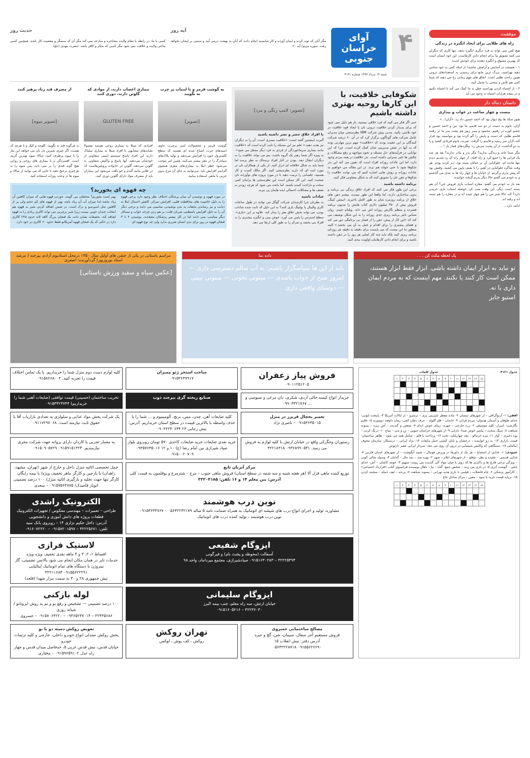موفقیت
راه های طلایی برای ایجاد انگیزه در زندگی
هیچ کس نمی تواند به فرد دیگری انگیزه بدهد. تنها کاری که دیگران می کنند تشویق ما برای انجام دادن کارهاست. این خود انسان است که بهترین مشوق و انگیزه دهنده برای خودش است.
۱ – همیشه در آسایش و آرامش نباشید! از اینکه کمی به خود سختی دهید نهراسید. بزرگ ترین مانع برای رسیدن به استعدادهای درونی همین راحت طلبی است. اتفاق های مهم زمانی رخ می دهند که شما کمی هم تلاش و سختی را تحمل کنید.
۲ – از اشتباه کردن نهراسید عقل به ما کمک می کند تا اشتباه نکنیم و در نتیجه هزاران اشتباه به وجود می آید.
داستان دنباله دار
بیست و چهار ساعت در خواب و بیداری
هنوز سکه ها بیخ دیوار بود که احمد حسین داد زد: «آژان!...»
آژان، باتوم به دست در دو سه قدمی ما بود. من و احمد حسین و چشم کوره در رفتیم. محمود و پسر زیور هم پشت سر ما در رفتند قاسم طلبی که دست و پایش را گم کرده بود و نتوانسته بود فرار کند، آژان سر رسید و قاسم را گرفت. ضربت باتوم فریادی کشید و پا به دو گذاشت، از آن پشت سرش زد: ولگردهای قمار باز ! ...
مگر شما خانه و زندگی ندارید؟ مگر پدر و مادر ندارید؟ بعد هر شد یک قرانی ها را جمع کرد و راه افتاد. از چهار راه که رد شدیم دیدم تنها مانده ام، چلوکبابی آن بر خیابان بسته بود، دیر کرده بودم. هر وقت شاگرد چلوکبابی در آهنی را تا نصف پایین می کشید، وقتش بود که پیش پدرم برگردم. از خیابان ها و چهار راه ها به تندی می گذشتم و به خودم می گفتم حالا دیگر پدرم گرفته خوابیده.
بعد باز به خودم می گفتم: مغازه اسباب بازی فروش چی؟ آن هم بسته است دیگر، این وقت شب کی حوصله اسباب بازی خریدن دارد؟ لابد حالا شتر من را هم چهار چیده اند و در مغازه را هم بسته اند و رفته اند.
ادامه دارد...
۴
آوای خراسان جنوبی
شنبه ۱۳ مرداد ۱۳۹۷ شماره ۴۱۳۱
آیه روز
مگر آنان که توبه کرده و ایمان آورده و کار شایسته انجام دادند که آنان به بهشت درمی آیند و ستمی بر ایشان نخواهد رفت. سوره مریم/ آیه ۶۰
حدیث روز
کسی با ما، در رابطه با مقام ولایت مشاجره و منازعه نمی کند مگر آن که ستمگر و معصیت کار باشد، همچنین کسی مدّعی ولایت و خلافت نمی شود مگر کسی که منکر و کافر باشد. حضرت مهدی (عج)
شکوفایی خلاقیت، با این کارها روحیه بهتری داشته باشیم
حتی اگر فکر می کنید که فرد خلاقی نیستید، باز هم دلیل نمی شود که برای پدیدار کردن خلاقیت درونی تان یا ایجاد قوه خلاقیت در خود تلاشی نکنید. مدتی پیش شرکت IBM نظرسنجی میان مدیران عامل شرکت های گوناگون برگزار کرد که در آن ۶۰ درصد شرکت کنندگان بر این عقیده بودند که «خلاقیت» مهم ترین مهارتی بوده که به آنها در نقش مدیریتی شان کمک کرده است، چرا که این توانایی در فرآیندهای حل مسئله و نحوه مواجهه و رفع مشکلات و چالش ها تاثیر بسزایی داشته است. بذر خلاقیت در همه مردم وجود دارد، اما این عادات روزانه افراد است که تعیین می کند این بذر شکوفا شود یا حتی جوانه هم نزند. در این مقاله می خواهیم به عادات روزانه و روش هایی اشاره کنیم که می توانند خلاقیت را شکوفا و ذهن تان را تشویق کنند که به شکل متفاوتی فکر کنید.
برنامه داشته باشید
برخی این طور فکر می کنند که افراد خلاق زندگی بی برنامه و بدون ساختاری دارند، اما واقعا این طور نیست. بیشتر ذهن های خلاق از برنامه روزمره شان به طور کامل باخبرند. استفن کینگ، فروش بیش از ۳۵۰ میلیون دلاری کتاب هایش را مدیون برنامه فشرده و منظم نگارش روزانه اش می داند. ویلیام جیمز، روان شناس تاثیر برنامه ریزی جدی روزانه را به این شکل توصیف می کند که «این کار از پیش، ذهن را از فشار بی برنامگی دور می کند و فضای بیشتری را برای اقدام و عمل به آن می بخشد.» البته منظور ما این نیست که می بایست برای دقیقه به دقیقه هر روزتان برنامه ریزی کنید بلکه باید چند کار اصلی هر روز را در ذهن داشته باشید و برای انجام دادن کارهایتان اولویت بندی کنید.
[تصویر: لامپ رنگی و مرد]
با افراد خلاق حشر و نشر داشته باشید
آلبرت اینشتین گفته است: «خلاقیت مسری است، آن را به دیگران نیز هدیه دهید.» علم نیز این مسئله را ثابت کرده است که «خلاقیت مانند بیماری سرماخوردگی از فردی به فرد دیگر منتقل می شود». به ویژه اگر شما رهبر یک گروه باشید، تیم می تواند خلاقیت را به دیگران انتقال دهد. بودن در کنار افراد ترسناک به نظر برسد اما شما باید به شکل خلاقانه ای ابراز کنید. از یکی از همکاران تان در مورد ایده ای که دارید نظرسنجی کنید. اگر مالک کسب و کار هستید، جلساتی را ترتیب دهید تا در مورد پروژه های نوآورانه تان صحبت کنید. این کار ممکن است این نظرسنجی ها برایتان کمی سخت و ناراحت کننده باشند، اما باعث می شود که هرچه زودتر به ضعف ها و مشکلات احتمالی ایده هایتان پی ببرید.
شاداب باشید
به نظرتان چرا کارمندان شرکت گوگل می توانند در طول ساعات کاری والیبال یا بولینگ بازی کنند؟ به این دلیل که ثابت شده شاداب بودن، می تواند بخش خلاق مغز را بیدار کند. علاوه بر این «بازی»، سطح استرس را پایین می آورد، خوش بینی و انگیزه بیشتری را به افراد می بخشد و تمرکز را به طور کلی ارتقا می دهد.
به گوشت قرمز و یا لبنیات پر چرب نه بگویید
[تصویر]
گوشت قرمز و محصولات لبنی پرچرب حاوی اسیدهای چرب اشباع شده ای هستند که سطح کلسترول خون را افزایش می‌دهند و تولید پلاک‌های سیاه‌رگ را در مغز بیشتر می‌کنند. همین امر موجب می‌شود خطر ابتلا به بیماری‌های مغزی همچون آلزایمر افزایش یابد. می‌توانید به جای آن مرغ بدون چربی یا ماهی استفاده نمایید.
بیماری اعصاب دارید، از موادی که گلوتن دارند، دوری کنید
GLUTEN FREE
افرادی که مبتلا به بیماری روحی هستند معمولا نشانه‌های مشابهی با افراد مبتلا به بیماری سلیاک دارند این افراد پاسخ سیستم ایمنی متفاوتی از خودشان می‌دهند. آنها پاسخ و واکنش متفاوتی به گلوتن می‌دهند گلوتن در خانواده پروتئین‌هاست که در غلاتی مانند گندم و جو یافت می‌شود این بیماران باید از مصرف مواد دارای گلوتن دوری کنند.
از مصرف قند زیاد پرهیز کنید
[تصویر میوه]
به هرگونه قند نه بگویید، کلوچه و کیک و یا هرچه که هست، اگر چیزی شیرین دل تان می خواهد این نیاز را با میوه برطرف کنید، سالاد میوه بهترین گزینه است. افسردگی و یا بیماری های روحی و روانی هیچ گونه قندی را بر نمی تابد، پس میوه را به هرچیزی ترجیح دهید تا جایی که می توانید از سالاد و میوه ها در وعده روزانه استفاده کنید.
چه قهوه ای بخورید؟
در مورد قهوه و نوشیدن آن میان پزشکان اختلاف نظر وجود دارد برخی قهوه را به دلیل خاصیت های محافظت قلبی، افزایش تمرکز، کاهش احتمال ابتلا به دیابت و نیز رساندن مایعات به بدن نوشیدنی مناسبی می دانند و برخی دیگر آن را به دلیل افزایش نامنظمی ضربان قلب، بر هم زدن چرخه خواب و مسائل دیگر مناسب نمی دانند اما در کل بیشتر پزشکان معتقدند، نوشیدن ۲ تا ۳ فنجان قهوه در روز برای بدن انسان ضرری ندارد ولی چه نوع قهوه ای
بهتر است بخوریم؟ محققان می گویند، خوردن قهوه هایی که میزان کافئین آن زیاد نباشد اما میزان آب آن زیاد باشد بهتر از قهوه های کم حجم ولی پر از کافئین مثل اسپرسو و ترک است. در ضمن اضافه کردن شیر به قهوه هم انتخاب چندان خوبی نیست زیرا شیر پرچربی می تواند کالری زیادی را به قهوه اضافه کند. تحقیقات نشان داده، یک فنجان بزرگ کافه لاته حدود ۲۲۵ کالری دارد در حالی که یک فنجان قهوه آمریکانو فقط حدود ۶۰ کالری در خود دارد.
یک لحظه مکث کن . . .
تو نباید به ابزار ایمان داشته باشی. ابزار فقط ابزار هستند، ممکن است کار کنند یا نکنند. مهم اینست که به مردم ایمان داری یا نه.
استیو جابز
داده نما
باید از این ها سپاسگزار باشیم: به آب سالم دسترسی داری — امروز صبح از خواب پاشدی — میتونی بخونی — میتونی ببینی — دوستای واقعی داری
مراسم باستانی در یکی از جشن های اوایل سال ۱۳۵۰ درمحل استادیوم آزادی بیرجند ( مرشد استاد نوروزپور) گردآورنده: اصغری
[عکس سیاه و سفید ورزش باستانی]
جدول ۴۱۳۱ جدول کلمات
| ۱۵ | ۱۴ | ۱۳ | ۱۲ | ۱۱ | ۱۰ | ۹ | ۸ | ۷ | ۶ | ۵ | ۴ | ۳ | ۲ | ۱ |
افقی: ۱- آرتوگرافی – از شهرهای سمنان ۲- ماده معطر شیرینی پزی – ترشرو – از ایالات آمریکا ۳- پایتخت لتونی- خدای طوفان و آسمان هندوان- مردم قرانی ۴- خاندان – فلز گلوله – حرف دهان کجی- رمان داوفنه دوموریه ۵- علایم نگارشی- اسرار- کلید موسیقی ۶- زرد جارجی – چهره- زیبای خوش اندام ۷- متعفن و گندیده – آش زیره – پسوند شباهت ۸- سنگ سخت – پیامبر خوش صدا- دارایی ۹- از شهرهای خراسان جنوبی – تن و بدن – مباح ۱۰- درنگ کردن – نوه دختری – آواز ۱۱- مزه خرمالو – بچه چهارپایان- تخت ۱۲- پرداخت با قلم – شامل همه می شود – ظاهر ساختمان- قیمت بازاری ۱۳- به رو خوابیده – درخشان و تابان کشتی حمل مایعات ۱۴- نژاد ایرانی – درستکار- سازمان مخوف ایتالیایی ۱۵- دستگاهی که واکنش شیمیایی در درون آن روی می دهد- سردار ایرانی عصر داریوش
عمودی: ۱- غذایی از اسفناج – هر یک از داورها در ورزش فوتبال – شبیه آبگوشت – از شهرهای استان فارس ۸- غذایی قدیمی – عقیده و نظر- دوقلو – از شهرهای ایلام – شهر ۲- بهره مند – نمد مال – گدایان ۳- وسیله شالی کوبی – ویژگی برخی قارچ ها و باکتری ها که روی یا میان مواد آلی گندیده می رویند- سهیم ۴- حومه کاشان – آش- خدای بابلی – گوشت آذری ۵- در بازی می زنند – شخص جمع- گناه – نیا – ناهال نویسنده فرانسوی کتاب «قرارداد اجتماعی» – کارآموز پزشکی ۶- چاه فاضلاب – فیلمی با بازی هدیه تهرانی – پسوند شباهت ۷- پرنده – لیف حمام – منجمد کردن ۱۵- برپایه قیمت خرید با سود – معین – مرکز ساحل عاج
| ۱۵ | ۱۴ | ۱۳ | ۱۲ | ۱۱ | ۱۰ | ۹ | ۸ | ۷ | ۶ | ۵ | ۴ | ۳ | ۲ | ۱ |
فروش پیاز زعفران
۰۹۰۱۱۲۵۱۲۰۵
ساخت استخر ژئو ممبران
۰۹۱۵۳۶۳۷۹۱۷
کلیه لوازم دست دوم منزل شما را خریداریم. با یک تماس اختلاف قیمت را تجربه کنید. ۰۹۱۵۸۶۶۸۰۰۲
خریدار انواع کیسه خالی آردی، شکری، دان مرغی و سبوسی و ... ۰۹۹۰۳۳۲۱۷۶۷
صنایع ریخته گری بیرجند ذوب
تخریب ساختمان (حسینی) قیمت توافقی (ضایعات آهنی شما را خریداریم) ۰۹۱۵۳۴۲۳۷۴۴
تعمیر یخچال فریزر در منزل
۰۹۱۵۳۶۳۵۰۱۵ – ناصری نژاد
کلیه ضایعات آهن، چدن، مس، برنج، آلومینیوم و ... شما را با حذف واسطه با بالاترین قیمت در سطح استان خریداریم. آدرس: نبش رجایی ۲۳ ۰۹۰۳۶۲۴۰۶۴۴
یک شرکت پخش مواد غذایی و سلولزی به تعدادی بازاریاب آقا با حقوق ثابت نیازمند است. ۰۹۱۱۷۲۹۷۰۶۸
رستوران وجگرکی واقع در خیابان ارتش با کلیه لوازم به فروش می رسد. ۰۹۳۶۸۹۹۰۵۳۱ ۳۲۲۱۸۳۱۸
خرید نقدی ضایعات خرید ضایعات کاغذی ۵۷۰ تومان روبروی بلوار صیاد شیرازی بین امام رضا (ع) ۱۰ و ۱۲ ۰۹۳۵۷۶۳۵۰۱۶ ۰۹۱۵۰۰۲۰۷۰۹
به معمار تجربی یا کاردان دارای پروانه جهت شرکت مجری نیازمندیم. ۰۹۱۵۹۱۵۱۳۲۴ ۰۹۱۵۰۹۰۵۷۲۹
مرکز آبزیان تابع
توزیع کننده ماهی قزل آلا (هر هفته شنبه و سه شنبه در سطح استان) فروش ماهی جنوب – مرغ – شترمرغ و بوقلمون به قیمت کلی
آدرس: بین معلم ۱۴ و ۱۶ تلفن: ۳۲۲۰۴۱۸۵
حمل تخصصی اثاثیه منزل داخل و خارج از شهر (تهران، مشهد، زاهدان) با بارچین و کارگر ماهر تخفیف ویژه/ با بیمه رایگان کارگر تنها جهت تخلیه و بارگیری اثاثیه منزل/ ۱۰۰ درصد تضمینی اتوبار قاصدک/ ۰۹۱۵۷۵۶۳۸۷۵ – سعدی
نوین درب هوشمند
مشاوره، تولید و اجرای انواع درب های شیشه ای اتوماتیک به همراه ضمانت نامه ۵ ساله ۰۵۶۳۲۲۳۲۱۷۹ – ۰۹۱۵۳۶۳۴۷۶۷
نوین درب هوشمند ، تولید کننده درب های اتوماتیک
الکترونیک راشدی
طراحی – تعمیرات – مهندسی معکوس / تجهیزات الکترونیک قطعات پروژه های دانش آموزی و دانشجویی
آدرس: داخل حکیم نزاری ۱۴ – روبروی بانک سپه
تلفن: ۳۲۲۲۵۶۷۱ – ۰۹۱۵۷۲۰۱۵۹۷ – ۰۹۱۶۰۷۲۲۲۰
ایزوگام شفیعی
آسفالت (محوطه و پشت بام) و قیرگونی
۳۲۲۲۵۴۹۴ – ۰۹۱۵۱۶۳۰۲۸۳ صیادشیرازی، مجتمع میرداماد، واحد ۹۸
لاستیک فرازی
اقساط ۱، ۲، ۳ و ۴ ماهه نقدی تخفیف ویژه ویژه
خدمات تایر در همان مکان انجام می شود بالانس تضمینی، گاز نیتروژن با دستگاه های تمام اتوماتیک ایتالیایی
۰۹۱۵۵۶۲۲۲۹۱ ۳۲۲۱۱۶۸۴
نبش جمهوری ۲۸ و ۳۰ به سمت مزار شهدا (قلعه)
ایزوگام سلیمانی
خیابان ارتش، سه راه معلم، جنب بیمه البرز
۳۲۲۳۶۰۳۰ – ۰۹۱۵۱۶۰۵۲۱۶
لوله بازکنی
۱۰۰ درصد تضمینی — تشخیص و رفع بو و نم به روش ایزوتانو / شبانه روزی
۳۲۴۳۵۶۸۶ – ۰۹۳۶۵۲۳۷۰۱۴ – ۰۹۱۵۷۰۶۳۲۲۰ – خسروی
مصالح ساختمانی خسروی
فروش مستقیم آجر سفال، سیمان، شن، گچ و غیره
آدرس دفتر: نبش انقلاب ۱۵
۰۹۱۵۵۶۲۶۶۹۰ ۰۵۶۳۲۲۲۸۷۱۸
تهران روکش
روکش ، کف پوش ، لوکس
تعویض روکش دسته دو با نو
پخش روکش صندلی انواع خودرو داخلی، خارجی و کلیه تزئینات خودرو
خیابان قدس، نبش قدس غربی ۵، حدفاصل میدان قدس و چهار راه عدل ۰۹۱۵۹۶۵۹۱۰۲ – مختاری